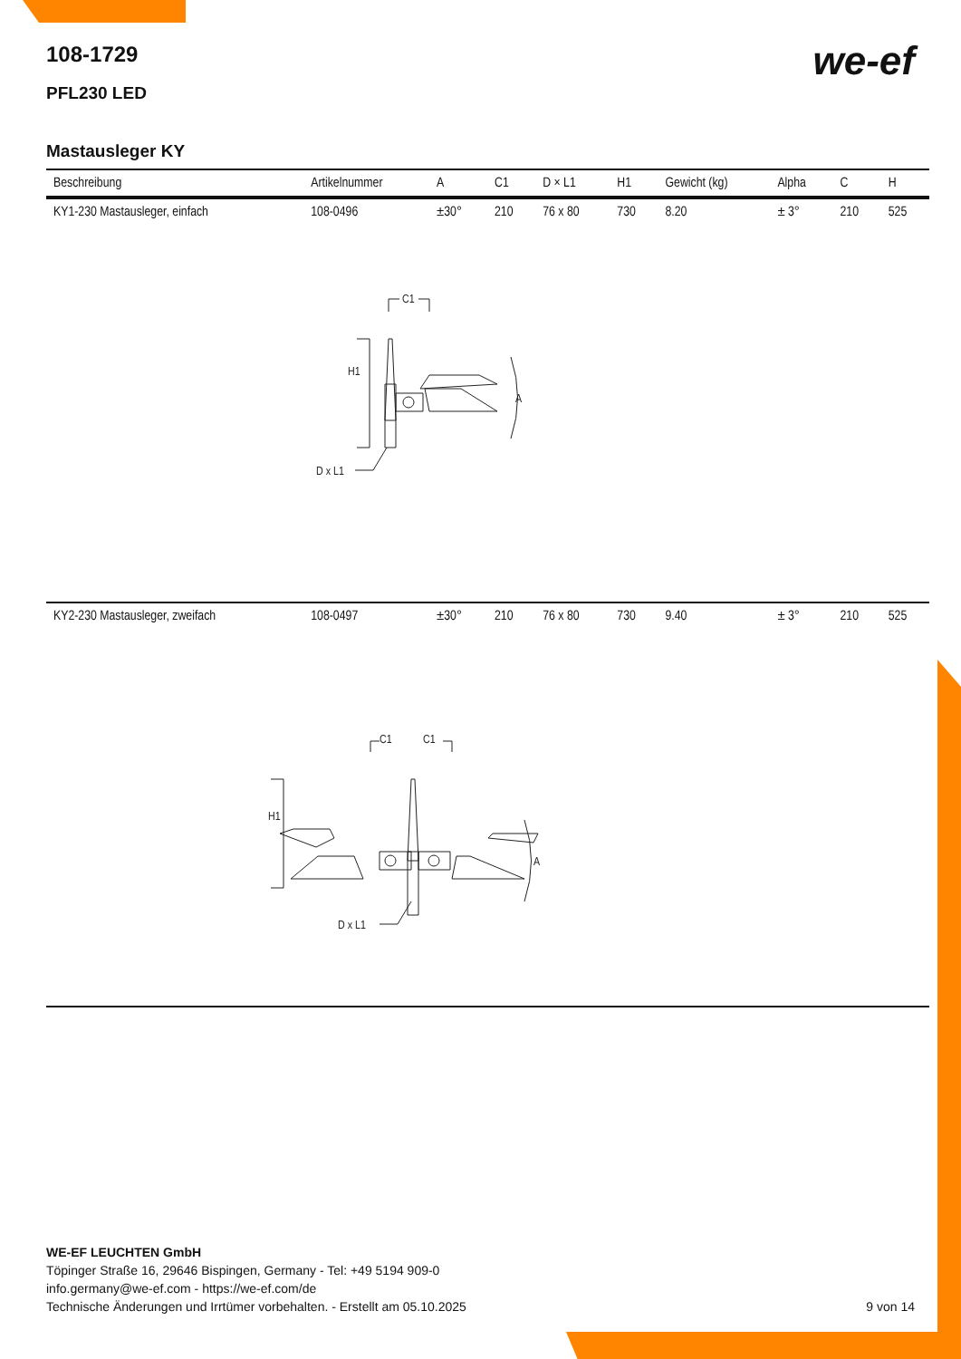we-ef
108-1729
PFL230 LED
Mastausleger KY
| Beschreibung | Artikelnummer | A | C1 | D × L1 | H1 | Gewicht (kg) | Alpha | C | H |
| --- | --- | --- | --- | --- | --- | --- | --- | --- | --- |
| KY1-230 Mastausleger, einfach | 108-0496 | ±30° | 210 | 76 x 80 | 730 | 8.20 | ± 3° | 210 | 525 |
| C1 A H1 D x L1 | | | | | | | | | |
| KY2-230 Mastausleger, zweifach | 108-0497 | ±30° | 210 | 76 x 80 | 730 | 9.40 | ± 3° | 210 | 525 |
| C1 C1 A H1 D x L1 | | | | | | | | | |
WE-EF LEUCHTEN GmbH
Töpinger Straße 16, 29646 Bispingen, Germany - Tel: +49 5194 909-0
info.germany@we-ef.com - https://we-ef.com/de
Technische Änderungen und Irrtümer vorbehalten. - Erstellt am 05.10.2025 9 von 14